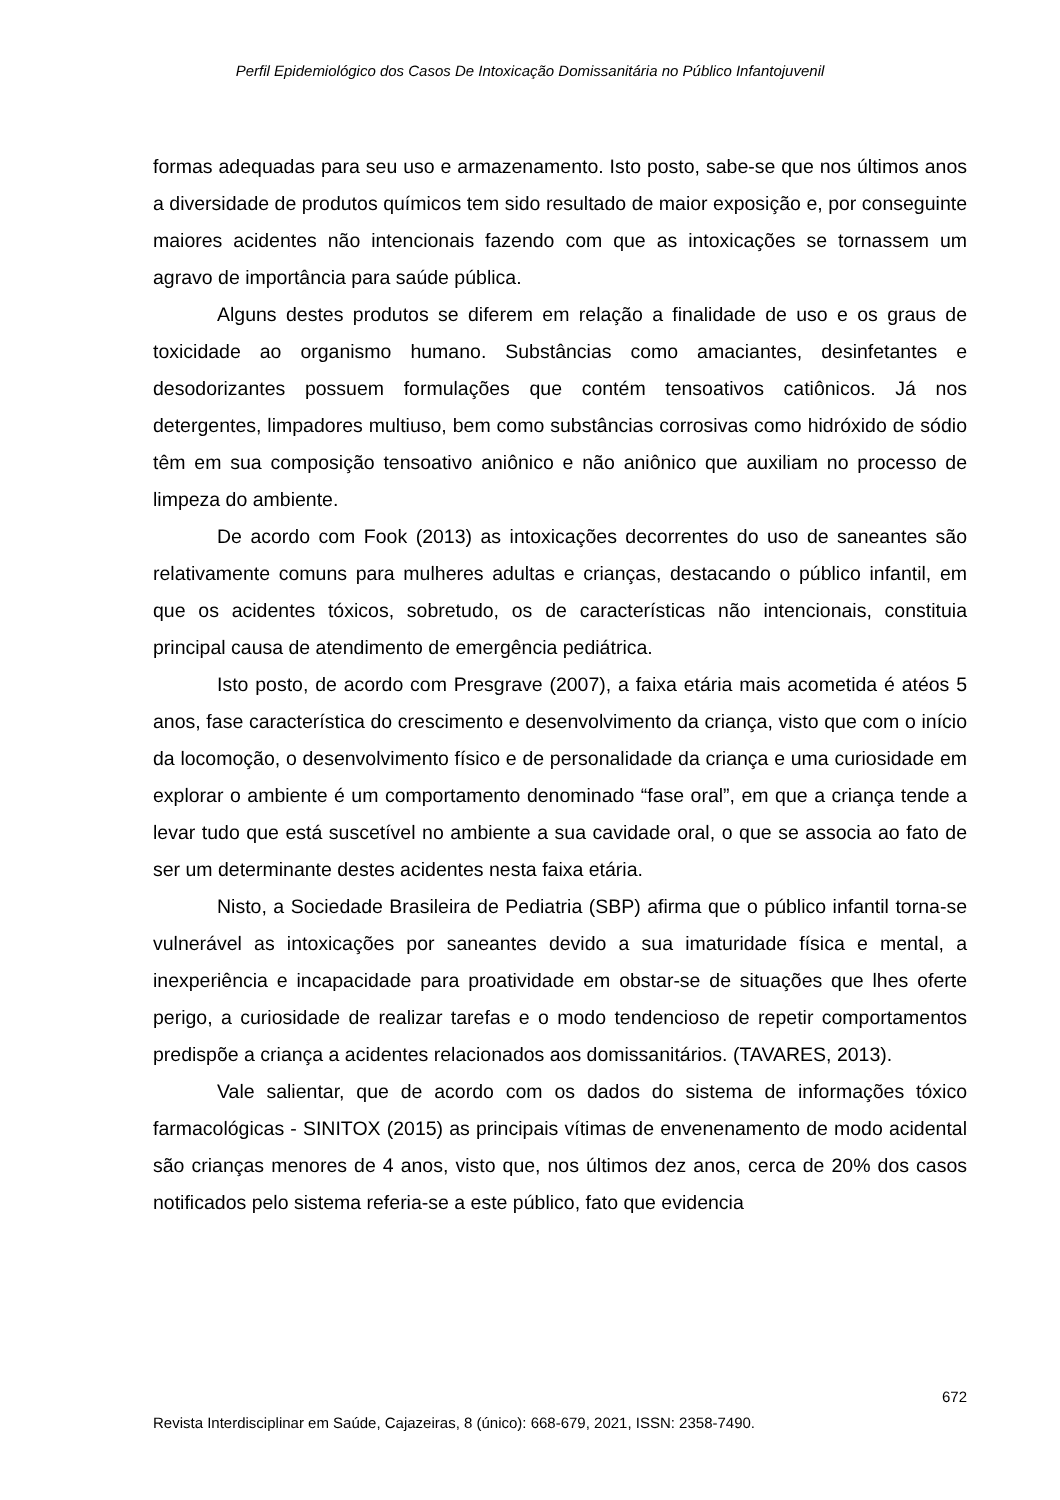Perfil Epidemiológico dos Casos De Intoxicação Domissanitária no Público Infantojuvenil
formas adequadas para seu uso e armazenamento. Isto posto, sabe-se que nos últimos anos a diversidade de produtos químicos tem sido resultado de maior exposição e, por conseguinte maiores acidentes não intencionais fazendo com que as intoxicações se tornassem um agravo de importância para saúde pública.
Alguns destes produtos se diferem em relação a finalidade de uso e os graus de toxicidade ao organismo humano. Substâncias como amaciantes, desinfetantes e desodorizantes possuem formulações que contém tensoativos catiônicos. Já nos detergentes, limpadores multiuso, bem como substâncias corrosivas como hidróxido de sódio têm em sua composição tensoativo aniônico e não aniônico que auxiliam no processo de limpeza do ambiente.
De acordo com Fook (2013) as intoxicações decorrentes do uso de saneantes são relativamente comuns para mulheres adultas e crianças, destacando o público infantil, em que os acidentes tóxicos, sobretudo, os de características não intencionais, constituia principal causa de atendimento de emergência pediátrica.
Isto posto, de acordo com Presgrave (2007), a faixa etária mais acometida é atéos 5 anos, fase característica do crescimento e desenvolvimento da criança, visto que com o início da locomoção, o desenvolvimento físico e de personalidade da criança e uma curiosidade em explorar o ambiente é um comportamento denominado “fase oral”, em que a criança tende a levar tudo que está suscetível no ambiente a sua cavidade oral, o que se associa ao fato de ser um determinante destes acidentes nesta faixa etária.
Nisto, a Sociedade Brasileira de Pediatria (SBP) afirma que o público infantil torna-se vulnerável as intoxicações por saneantes devido a sua imaturidade física e mental, a inexperiência e incapacidade para proatividade em obstar-se de situações que lhes oferte perigo, a curiosidade de realizar tarefas e o modo tendencioso de repetir comportamentos predispõe a criança a acidentes relacionados aos domissanitários. (TAVARES, 2013).
Vale salientar, que de acordo com os dados do sistema de informações tóxico farmacológicas - SINITOX (2015) as principais vítimas de envenenamento de modo acidental são crianças menores de 4 anos, visto que, nos últimos dez anos, cerca de 20% dos casos notificados pelo sistema referia-se a este público, fato que evidencia
672
Revista Interdisciplinar em Saúde, Cajazeiras, 8 (único): 668-679, 2021, ISSN: 2358-7490.